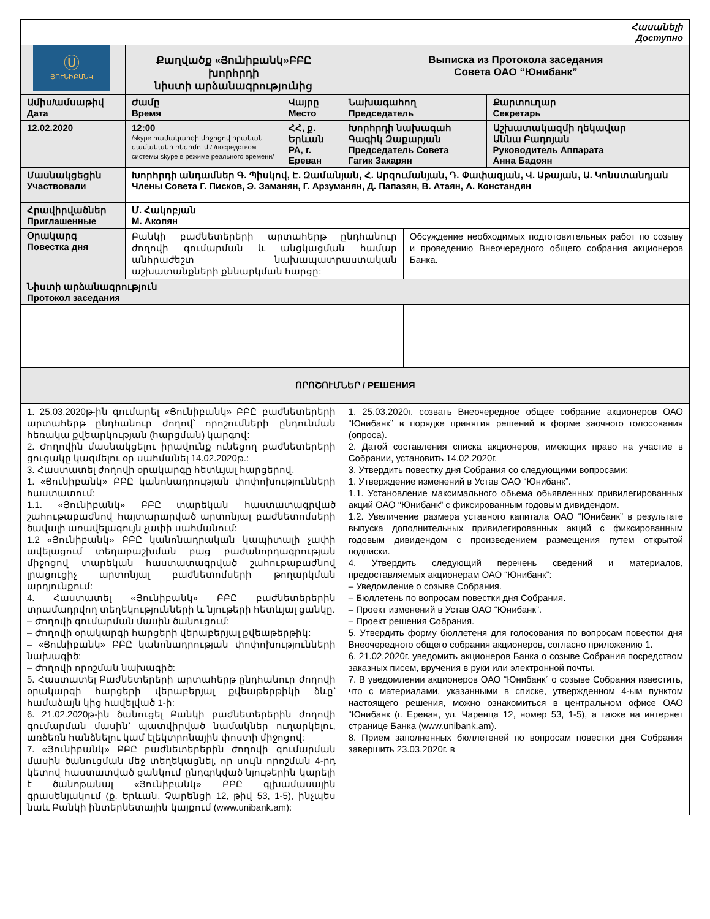| Հասանելի Доступно | | | | | |
| Ⓤ ՅՈՒՆԻԲԱՆԿ | Քաղվածք «Յունիբանկ»ԲԲԸ խորհրդի նիստի արձանագրությունից | | Выписка из Протокола заседания Совета ОАО “Юнибанк” | | |
| Ամիս/ամսաթիվ Дата | Ժամը Время | Վայրը Место | Նախագահող Председатель | | Քարտուղար Секретарь |
| 12.02.2020 | 12:00 /skype համակարգի միջոցով իրական ժամանակի ռեժիմում / /посредством системы skype в режиме реального времени/ | ՀՀ, ք. Երևան РА, г. Ереван | Խորհրդի նախագահ Գագիկ Զաքարյան Председатель Совета Гагик Закарян | | Աշխատակազմի ղեկավար Աննա Բադոյան Руководитель Аппарата Анна Бадоян |
| Մասնակցեցին Участвовали | Խորհրդի անդամներ Գ. Պիսկով, Է. Զամանյան, Հ. Արզումանյան, Դ. Փափազյան, Վ. Աթայան, Ա. Կոնստանդյան Члены Совета Г. Писков, Э. Заманян, Г. Арзуманян, Д. Папазян, В. Атаян, А. Констандян | | | | |
| Հրավիրվածներ Приглашенные | Մ. Հակոբյան М. Акопян | | | | |
| Օրակարգ Повестка дня | Բանկի բաժնետերերի արտահերթ ընդհանուր ժողովի գումարման և անցկացման համար անհրաժեշտ նախապատրաստական աշխատանքների քննարկման հարցը: | | | Обсуждение необходимых подготовительных работ по созыву и проведению Внеочередного общего собрания акционеров Банка. | |
| Նիստի արձանագրություն Протокол заседания | | | | | |
| ՈՐՈՇՈՒՄՆԵՐ / РЕШЕНИЯ | | | | | |
| 1. 25.03.2020թ-ին գումարել «Յունիբանկ» ԲԲԸ բաժնետերերի արտահերթ ընդհանուր ժողով՝ որոշումների ընդունման հեռակա քվեարկության (հարցման) կարգով: 2. Ժողովին մասնակցելու իրավունք ունեցող բաժնետերերի ցուցակը կազմելու օր սահմանել 14.02.2020թ.: 3. Հաստատել ժողովի օրակարգը հետևյալ հարցերով. 1. «Յունիբանկ» ԲԲԸ կանոնադրության փոփոխությունների հաստատում: 1.1. «Յունիբանկ» ԲԲԸ տարեկան հաստատագրված շահութաբաժնով հայտարարված արտոնյալ բաժնետոմսերի ծավալի առավելագույն չափի սահմանում: 1.2 «Յունիբանկ» ԲԲԸ կանոնադրական կապիտալի չափի ավելացում տեղաբաշխման բաց բաժանորդագրության միջոցով տարեկան հաստատագրված շահութաբաժնով լրացուցիչ արտոնյալ բաժնետոմսերի թողարկման արդյունքում: 4. Հաստատել «Յունիբանկ» ԲԲԸ բաժնետերերին տրամադրվող տեղեկությունների և նյութերի հետևյալ ցանկը. – Ժողովի գումարման մասին ծանուցում: – Ժողովի օրակարգի հարցերի վերաբերյալ քվեաթերթիկ: – «Յունիբանկ» ԲԲԸ կանոնադրության փոփոխությունների նախագիծ: – Ժողովի որոշման նախագիծ: 5. Հաստատել Բաժնետերերի արտահերթ ընդհանուր ժողովի օրակարգի հարցերի վերաբերյալ քվեաթերթիկի ձևը՝ համաձայն կից հավելված 1-ի: 6. 21.02.2020թ-ին ծանուցել Բանկի բաժնետերերին ժողովի գումարման մասին՝ պատվիրված նամակներ ուղարկելու, առձեռն հանձնելու կամ էլեկտրոնային փոստի միջոցով: 7. «Յունիբանկ» ԲԲԸ բաժնետերերին ժողովի գումարման մասին ծանուցման մեջ տեղեկացնել, որ սույն որոշման 4-րդ կետով հաստատված ցանկում ընդգրկված նյութերին կարելի է ծանոթանալ «Յունիբանկ» ԲԲԸ գլխամասային գրասենյակում (ք. Երևան, Չարենցի 12, թիվ 53, 1-5), ինչպես նաև Բանկի ինտերնետային կայքում (www.unibank.am): | | | 1. 25.03.2020г. созвать Внеочередное общее собрание акционеров ОАО “Юнибанк” в порядке принятия решений в форме заочного голосования (опроса). 2. Датой составления списка акционеров, имеющих право на участие в Собрании, установить 14.02.2020г. 3. Утвердить повестку дня Собрания со следующими вопросами: 1. Утверждение изменений в Устав ОАО “Юнибанк”. 1.1. Установление максимального обьема обьявленных привилегированных акций ОАО “Юнибанк” с фиксированным годовым дивидендом. 1.2. Увеличение размера уставного капитала ОАО “Юнибанк” в результате выпуска дополнительных привилегированных акций с фиксированным годовым дивидендом с произведением размещения путем открытой подписки. 4. Утвердить следующий перечень сведений и материалов, предоставляемых акционерам ОАО “Юнибанк”: – Уведомление о созыве Собрания. – Бюллетень по вопросам повестки дня Собрания. – Проект изменений в Устав ОАО “Юнибанк”. – Проект решения Собрания. 5. Утвердить форму бюллетеня для голосования по вопросам повестки дня Внеочередного общего собрания акционеров, согласно приложению 1. 6. 21.02.2020г. уведомить акционеров Банка о созыве Собрания посредством заказных писем, вручения в руки или электронной почты. 7. В уведомлении акционеров ОАО “Юнибанк” о созыве Собрания известить, что с материалами, указанными в списке, утвержденном 4-ым пунктом настоящего решения, можно ознакомиться в центральном офисе ОАО “Юнибанк (г. Ереван, ул. Чаренца 12, номер 53, 1-5), а также на интернет странице Банка ( www.unibank.am ). 8. Прием заполненных бюллетеней по вопросам повестки дня Собрания завершить 23.03.2020г. в | | |